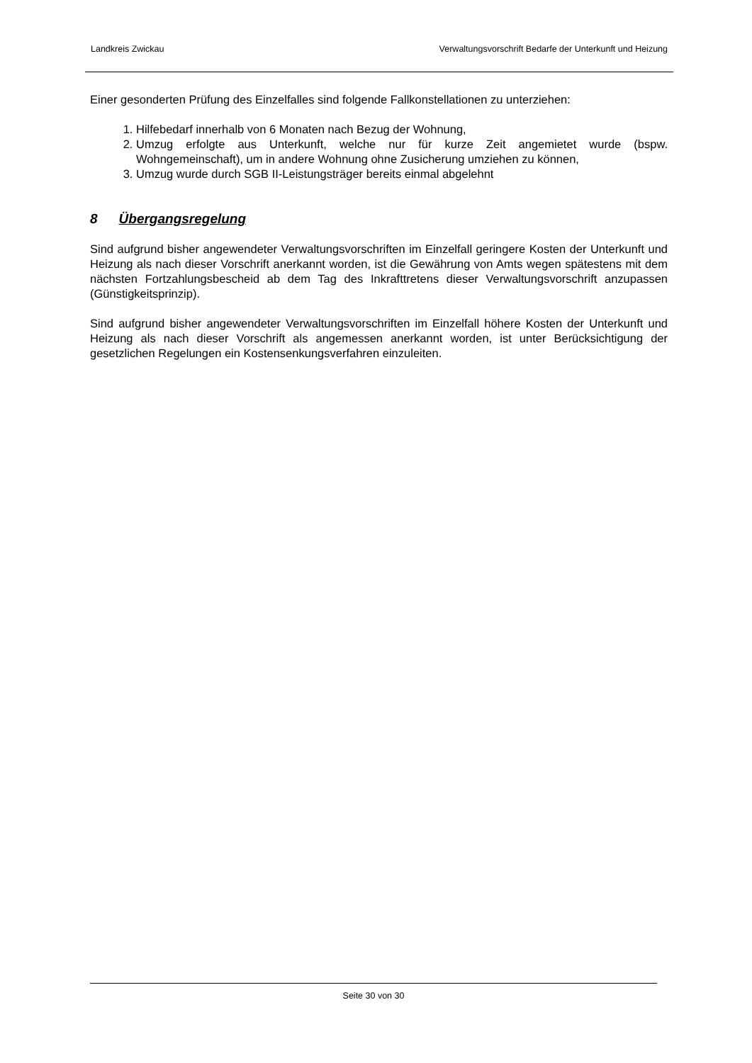Landkreis Zwickau Verwaltungsvorschrift Bedarfe der Unterkunft und Heizung
Einer gesonderten Prüfung des Einzelfalles sind folgende Fallkonstellationen zu unterziehen:
1. Hilfebedarf innerhalb von 6 Monaten nach Bezug der Wohnung,
2. Umzug erfolgte aus Unterkunft, welche nur für kurze Zeit angemietet wurde (bspw. Wohngemeinschaft), um in andere Wohnung ohne Zusicherung umziehen zu können,
3. Umzug wurde durch SGB II-Leistungsträger bereits einmal abgelehnt
8 Übergangsregelung
Sind aufgrund bisher angewendeter Verwaltungsvorschriften im Einzelfall geringere Kosten der Unterkunft und Heizung als nach dieser Vorschrift anerkannt worden, ist die Gewährung von Amts wegen spätestens mit dem nächsten Fortzahlungsbescheid ab dem Tag des Inkrafttretens dieser Verwaltungsvorschrift anzupassen (Günstigkeitsprinzip).
Sind aufgrund bisher angewendeter Verwaltungsvorschriften im Einzelfall höhere Kosten der Unterkunft und Heizung als nach dieser Vorschrift als angemessen anerkannt worden, ist unter Berücksichtigung der gesetzlichen Regelungen ein Kostensenkungsverfahren einzuleiten.
Seite 30 von 30